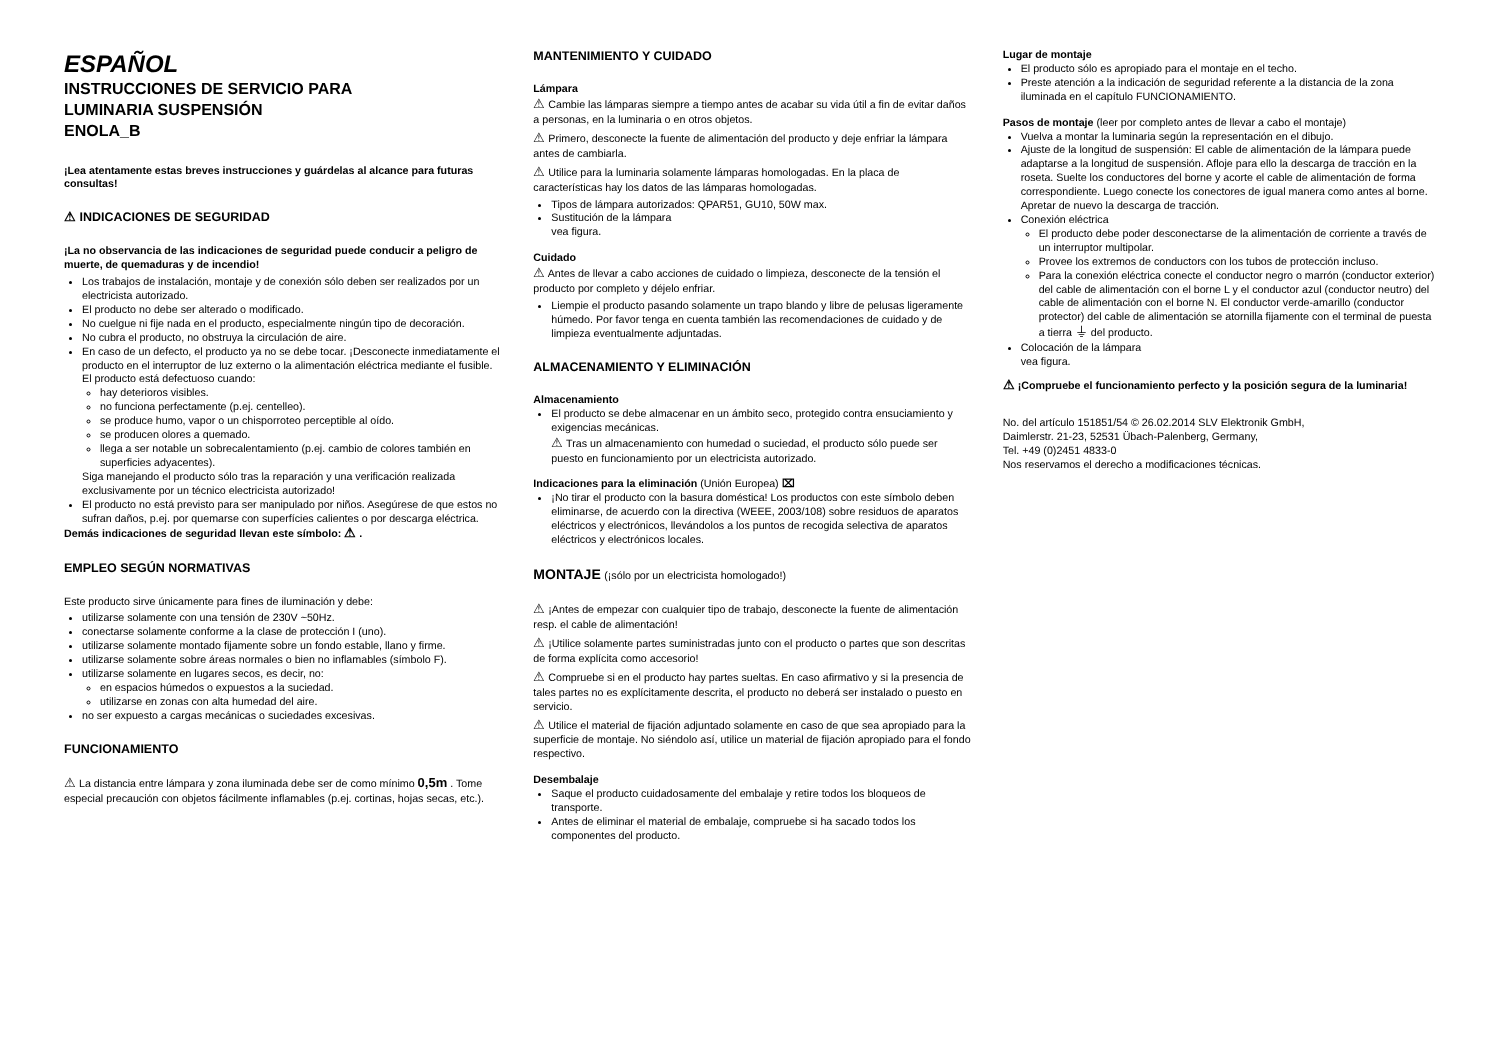ESPAÑOL
INSTRUCCIONES DE SERVICIO PARA
LUMINARIA SUSPENSIÓN
ENOLA_B
¡Lea atentamente estas breves instrucciones y guárdelas al alcance para futuras consultas!
⚠ INDICACIONES DE SEGURIDAD
¡La no observancia de las indicaciones de seguridad puede conducir a peligro de muerte, de quemaduras y de incendio!
Los trabajos de instalación, montaje y de conexión sólo deben ser realizados por un electricista autorizado.
El producto no debe ser alterado o modificado.
No cuelgue ni fije nada en el producto, especialmente ningún tipo de decoración.
No cubra el producto, no obstruya la circulación de aire.
En caso de un defecto, el producto ya no se debe tocar. ¡Desconecte inmediatamente el producto en el interruptor de luz externo o la alimentación eléctrica mediante el fusible.
El producto está defectuoso cuando:
hay deterioros visibles.
no funciona perfectamente (p.ej. centelleo).
se produce humo, vapor o un chisporroteo perceptible al oído.
se producen olores a quemado.
llega a ser notable un sobrecalentamiento (p.ej. cambio de colores también en superficies adyacentes).
Siga manejando el producto sólo tras la reparación y una verificación realizada exclusivamente por un técnico electricista autorizado!
El producto no está previsto para ser manipulado por niños. Asegúrese de que estos no sufran daños, p.ej. por quemarse con superfícies calientes o por descarga eléctrica.
Demás indicaciones de seguridad llevan este símbolo: ⚠ .
EMPLEO SEGÚN NORMATIVAS
Este producto sirve únicamente para fines de iluminación y debe:
utilizarse solamente con una tensión de 230V ~50Hz.
conectarse solamente conforme a la clase de protección I (uno).
utilizarse solamente montado fijamente sobre un fondo estable, llano y firme.
utilizarse solamente sobre áreas normales o bien no inflamables (símbolo F).
utilizarse solamente en lugares secos, es decir, no:
en espacios húmedos o expuestos a la suciedad.
utilizarse en zonas con alta humedad del aire.
no ser expuesto a cargas mecánicas o suciedades excesivas.
FUNCIONAMIENTO
⚠ La distancia entre lámpara y zona iluminada debe ser de como mínimo 0,5m . Tome especial precaución con objetos fácilmente inflamables (p.ej. cortinas, hojas secas, etc.).
MANTENIMIENTO Y CUIDADO
Lámpara
⚠ Cambie las lámparas siempre a tiempo antes de acabar su vida útil a fin de evitar daños a personas, en la luminaria o en otros objetos.
⚠ Primero, desconecte la fuente de alimentación del producto y deje enfriar la lámpara antes de cambiarla.
⚠ Utilice para la luminaria solamente lámparas homologadas. En la placa de características hay los datos de las lámparas homologadas.
Tipos de lámpara autorizados: QPAR51, GU10, 50W max.
Sustitución de la lámpara
vea figura.
Cuidado
⚠ Antes de llevar a cabo acciones de cuidado o limpieza, desconecte de la tensión el producto por completo y déjelo enfriar.
Liempie el producto pasando solamente un trapo blando y libre de pelusas ligeramente húmedo. Por favor tenga en cuenta también las recomendaciones de cuidado y de limpieza eventualmente adjuntadas.
ALMACENAMIENTO Y ELIMINACIÓN
Almacenamiento
El producto se debe almacenar en un ámbito seco, protegido contra ensuciamiento y exigencias mecánicas.
⚠ Tras un almacenamiento con humedad o suciedad, el producto sólo puede ser puesto en funcionamiento por un electricista autorizado.
Indicaciones para la eliminación (Unión Europea) ⌧
¡No tirar el producto con la basura doméstica! Los productos con este símbolo deben eliminarse, de acuerdo con la directiva (WEEE, 2003/108) sobre residuos de aparatos eléctricos y electrónicos, llevándolos a los puntos de recogida selectiva de aparatos eléctricos y electrónicos locales.
MONTAJE (¡sólo por un electricista homologado!)
⚠ ¡Antes de empezar con cualquier tipo de trabajo, desconecte la fuente de alimentación resp. el cable de alimentación!
⚠ ¡Utilice solamente partes suministradas junto con el producto o partes que son descritas de forma explícita como accesorio!
⚠ Compruebe si en el producto hay partes sueltas. En caso afirmativo y si la presencia de tales partes no es explícitamente descrita, el producto no deberá ser instalado o puesto en servicio.
⚠ Utilice el material de fijación adjuntado solamente en caso de que sea apropiado para la superficie de montaje. No siéndolo así, utilice un material de fijación apropiado para el fondo respectivo.
Desembalaje
Saque el producto cuidadosamente del embalaje y retire todos los bloqueos de transporte.
Antes de eliminar el material de embalaje, compruebe si ha sacado todos los componentes del producto.
Lugar de montaje
El producto sólo es apropiado para el montaje en el techo.
Preste atención a la indicación de seguridad referente a la distancia de la zona iluminada en el capítulo FUNCIONAMIENTO.
Pasos de montaje (leer por completo antes de llevar a cabo el montaje)
Vuelva a montar la luminaria según la representación en el dibujo.
Ajuste de la longitud de suspensión: El cable de alimentación de la lámpara puede adaptarse a la longitud de suspensión. Afloje para ello la descarga de tracción en la roseta. Suelte los conductores del borne y acorte el cable de alimentación de forma correspondiente. Luego conecte los conectores de igual manera como antes al borne. Apretar de nuevo la descarga de tracción.
Conexión eléctrica
El producto debe poder desconectarse de la alimentación de corriente a través de un interruptor multipolar.
Provee los extremos de conductors con los tubos de protección incluso.
Para la conexión eléctrica conecte el conductor negro o marrón (conductor exterior) del cable de alimentación con el borne L y el conductor azul (conductor neutro) del cable de alimentación con el borne N. El conductor verde-amarillo (conductor protector) del cable de alimentación se atornilla fijamente con el terminal de puesta a tierra ⏚ del producto.
Colocación de la lámpara
vea figura.
⚠ ¡Compruebe el funcionamiento perfecto y la posición segura de la luminaria!
No. del artículo 151851/54 © 26.02.2014 SLV Elektronik GmbH,
Daimlerstr. 21-23, 52531 Übach-Palenberg, Germany,
Tel. +49 (0)2451 4833-0
Nos reservamos el derecho a modificaciones técnicas.